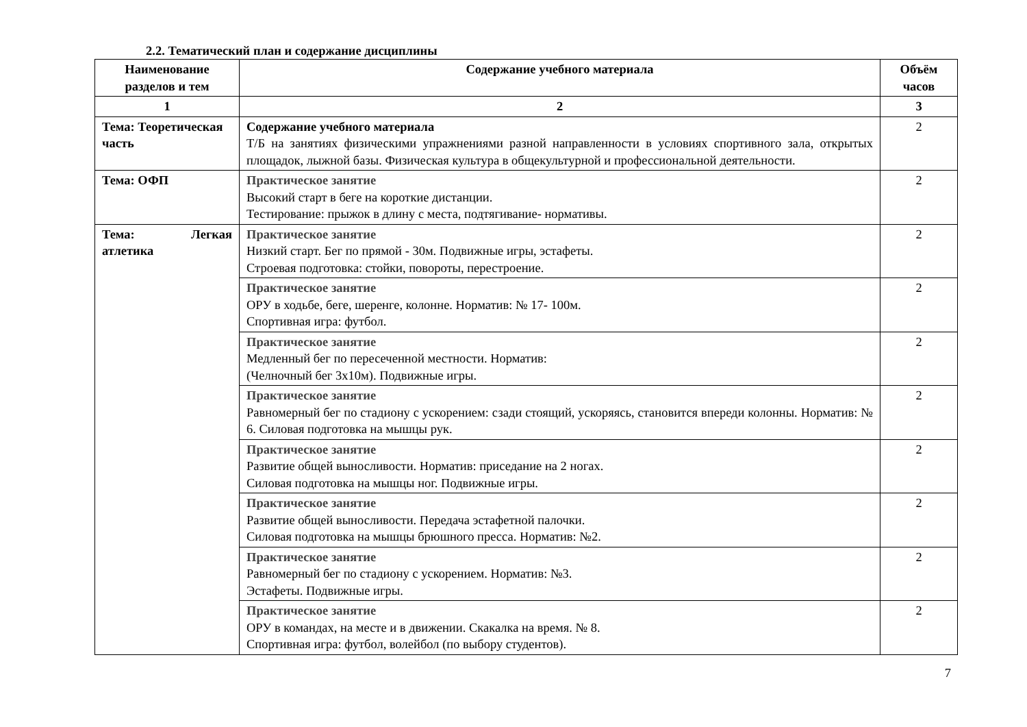2.2. Тематический план и содержание дисциплины
| Наименование разделов и тем | Содержание учебного материала | Объём часов |
| --- | --- | --- |
| 1 | 2 | 3 |
| Тема: Теоретическая часть | Содержание учебного материала Т/Б на занятиях физическими упражнениями разной направленности в условиях спортивного зала, открытых площадок, лыжной базы. Физическая культура в общекультурной и профессиональной деятельности. | 2 |
| Тема: ОФП | Практическое занятие Высокий старт в беге на короткие дистанции. Тестирование: прыжок в длину с места, подтягивание- нормативы. | 2 |
| Тема: Легкая атлетика | Практическое занятие Низкий старт. Бег по прямой - 30м. Подвижные игры, эстафеты. Строевая подготовка: стойки, повороты, перестроение. | 2 |
| | Практическое занятие ОРУ в ходьбе, беге, шеренге, колонне. Норматив: № 17- 100м. Спортивная игра: футбол. | 2 |
| | Практическое занятие Медленный бег по пересеченной местности. Норматив: (Челночный бег 3x10м). Подвижные игры. | 2 |
| | Практическое занятие Равномерный бег по стадиону с ускорением: сзади стоящий, ускоряясь, становится впереди колонны. Норматив: № 6. Силовая подготовка на мышцы рук. | 2 |
| | Практическое занятие Развитие общей выносливости. Норматив: приседание на 2 ногах. Силовая подготовка на мышцы ног. Подвижные игры. | 2 |
| | Практическое занятие Развитие общей выносливости. Передача эстафетной палочки. Силовая подготовка на мышцы брюшного пресса. Норматив: №2. | 2 |
| | Практическое занятие Равномерный бег по стадиону с ускорением. Норматив: №3. Эстафеты. Подвижные игры. | 2 |
| | Практическое занятие ОРУ в командах, на месте и в движении. Скакалка на время. № 8. Спортивная игра: футбол, волейбол (по выбору студентов). | 2 |
7